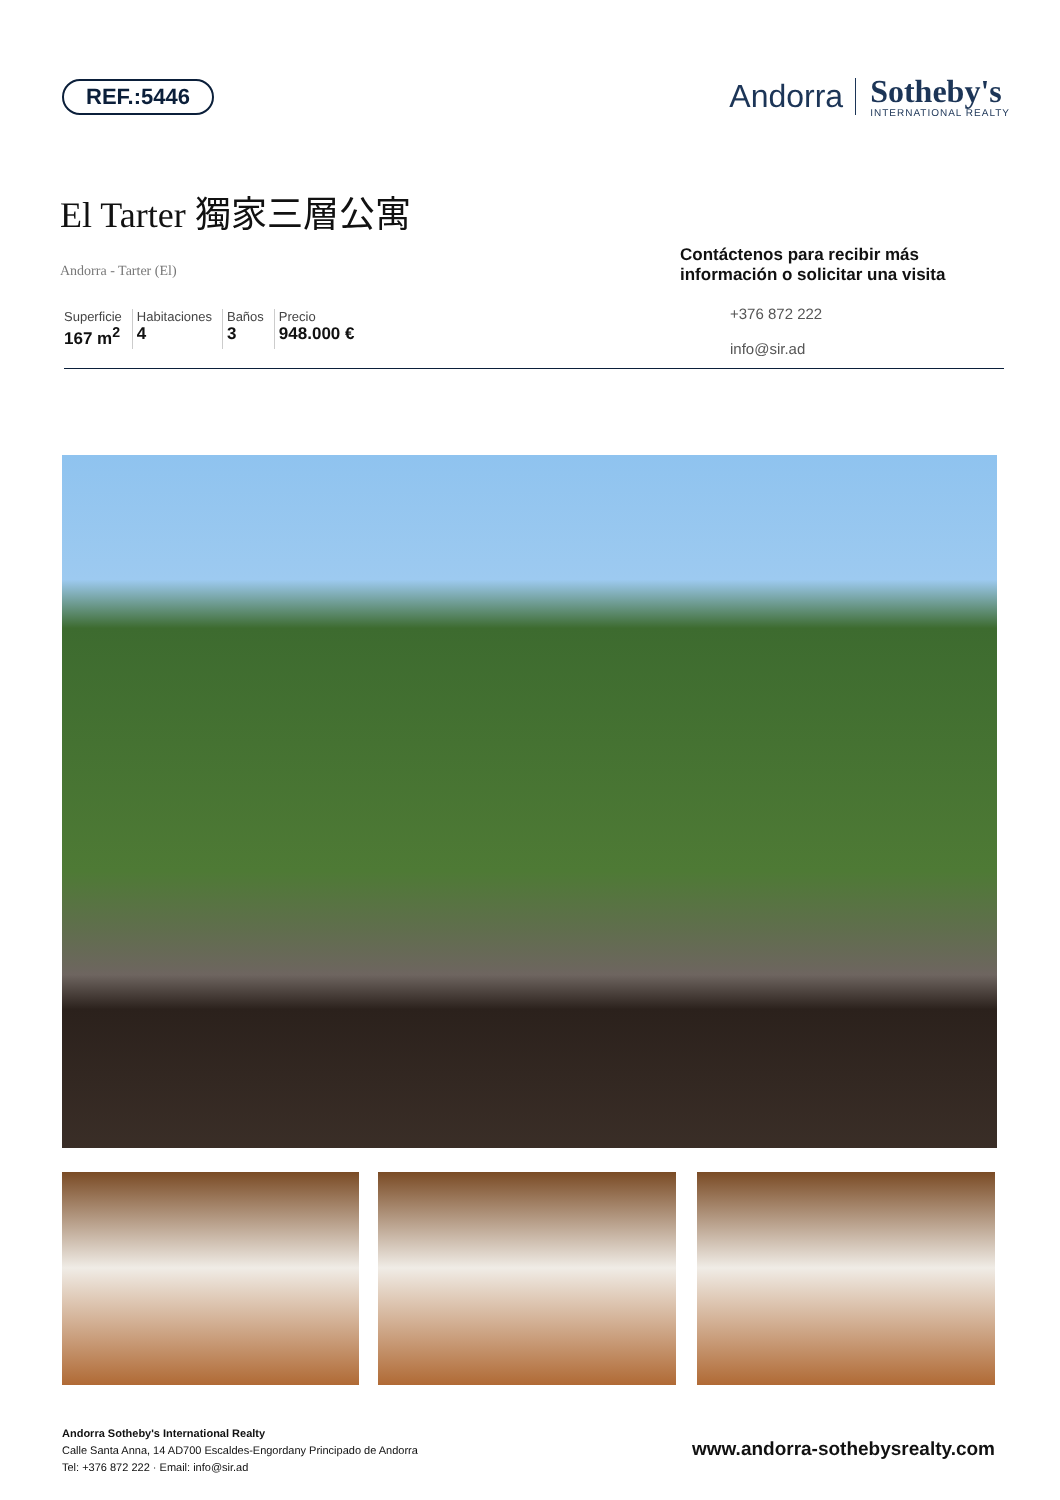REF.:5446
Andorra
Sotheby's
INTERNATIONAL REALTY
El Tarter 獨家三層公寓
Andorra - Tarter (El)
Superficie
167 m<sup>2</sup>
Habitaciones
4
Baños
3
Precio
948.000 €
Contáctenos para recibir más información o solicitar una visita
+376 872 222
info@sir.ad
Andorra Sotheby's International Realty
Calle Santa Anna, 14 AD700 Escaldes-Engordany Principado de Andorra
Tel: +376 872 222 · Email: info@sir.ad
www.andorra-sothebysrealty.com